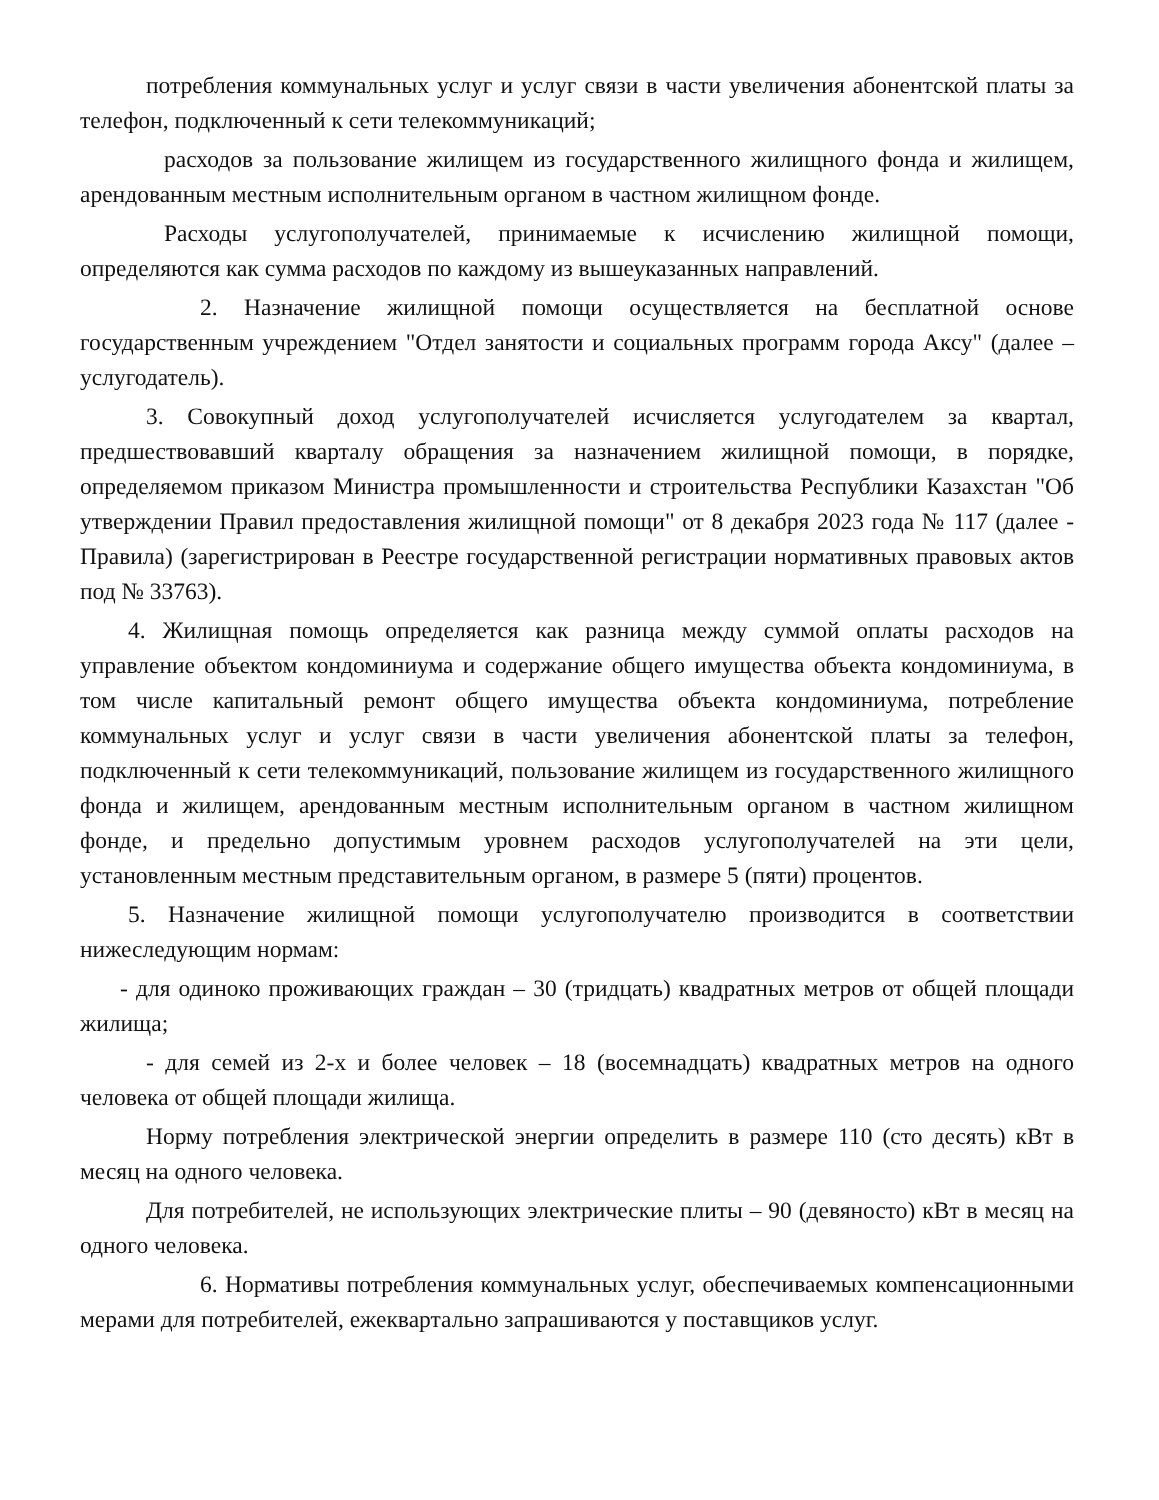потребления коммунальных услуг и услуг связи в части увеличения абонентской платы за телефон, подключенный к сети телекоммуникаций;
расходов за пользование жилищем из государственного жилищного фонда и жилищем, арендованным местным исполнительным органом в частном жилищном фонде.
Расходы услугополучателей, принимаемые к исчислению жилищной помощи, определяются как сумма расходов по каждому из вышеуказанных направлений.
2. Назначение жилищной помощи осуществляется на бесплатной основе государственным учреждением "Отдел занятости и социальных программ города Аксу" (далее – услугодатель).
3. Совокупный доход услугополучателей исчисляется услугодателем за квартал, предшествовавший кварталу обращения за назначением жилищной помощи, в порядке, определяемом приказом Министра промышленности и строительства Республики Казахстан "Об утверждении Правил предоставления жилищной помощи" от 8 декабря 2023 года № 117 (далее - Правила) (зарегистрирован в Реестре государственной регистрации нормативных правовых актов под № 33763).
4. Жилищная помощь определяется как разница между суммой оплаты расходов на управление объектом кондоминиума и содержание общего имущества объекта кондоминиума, в том числе капитальный ремонт общего имущества объекта кондоминиума, потребление коммунальных услуг и услуг связи в части увеличения абонентской платы за телефон, подключенный к сети телекоммуникаций, пользование жилищем из государственного жилищного фонда и жилищем, арендованным местным исполнительным органом в частном жилищном фонде, и предельно допустимым уровнем расходов услугополучателей на эти цели, установленным местным представительным органом, в размере 5 (пяти) процентов.
5. Назначение жилищной помощи услугополучателю производится в соответствии нижеследующим нормам:
- для одиноко проживающих граждан – 30 (тридцать) квадратных метров от общей площади жилища;
- для семей из 2-х и более человек – 18 (восемнадцать) квадратных метров на одного человека от общей площади жилища.
Норму потребления электрической энергии определить в размере 110 (сто десять) кВт в месяц на одного человека.
Для потребителей, не использующих электрические плиты – 90 (девяносто) кВт в месяц на одного человека.
6. Нормативы потребления коммунальных услуг, обеспечиваемых компенсационными мерами для потребителей, ежеквартально запрашиваются у поставщиков услуг.